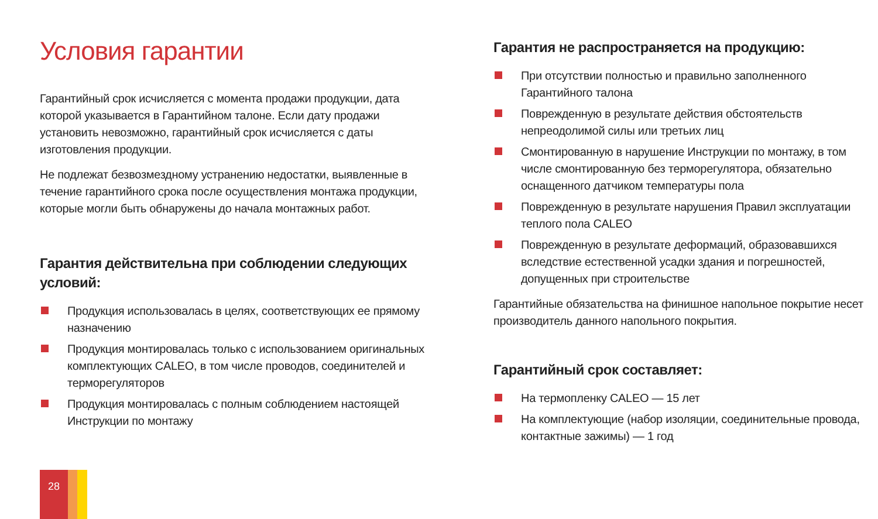Условия гарантии
Гарантийный срок исчисляется с момента продажи продукции, дата которой указывается в Гарантийном талоне. Если дату продажи установить невозможно, гарантийный срок исчисляется с даты изготовления продукции.
Не подлежат безвозмездному устранению недостатки, выявленные в течение гарантийного срока после осуществления монтажа продукции, которые могли быть обнаружены до начала монтажных работ.
Гарантия действительна при соблюдении следующих условий:
Продукция использовалась в целях, соответствующих ее прямому назначению
Продукция монтировалась только с использованием оригинальных комплектующих CALEO, в том числе проводов, соединителей и терморегуляторов
Продукция монтировалась с полным соблюдением настоящей Инструкции по монтажу
Гарантия не распространяется на продукцию:
При отсутствии полностью и правильно заполненного Гарантийного талона
Поврежденную в результате действия обстоятельств непреодолимой силы или третьих лиц
Смонтированную в нарушение Инструкции по монтажу, в том числе смонтированную без терморегулятора, обязательно оснащенного датчиком температуры пола
Поврежденную в результате нарушения Правил эксплуатации теплого пола CALEO
Поврежденную в результате деформаций, образовавшихся вследствие естественной усадки здания и погрешностей, допущенных при строительстве
Гарантийные обязательства на финишное напольное покрытие несет производитель данного напольного покрытия.
Гарантийный срок составляет:
На термопленку CALEO — 15 лет
На комплектующие (набор изоляции, соединительные провода, контактные зажимы) — 1 год
28